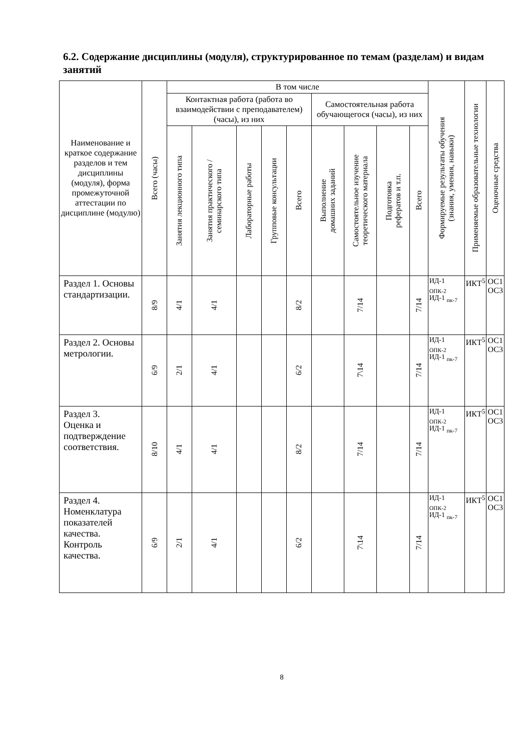6.2. Содержание дисциплины (модуля), структурированное по темам (разделам) и видам занятий
| Наименование и краткое содержание разделов и тем дисциплины (модуля), форма промежуточной аттестации по дисциплине (модулю) | Всего (часы) | В том числе | | | | | | | | | Формируемые результаты обучения (знания, умения, навыки) | Применяемые образовательные технологии | Оценочные средства |
| --- | --- | --- | --- | --- | --- | --- | --- | --- | --- | --- | --- | --- | --- |
| | | Контактная работа (работа во взаимодействии с преподавателем) (часы), из них | | | | | Самостоятельная работа обучающегося (часы), из них | | | | | | |
| | | Занятия лекционного типа | Занятия практического / семинарского типа | Лабораторные работы | Групповые консультации | Всего | Выполнение домашних заданий | Самостоятельное изучение теоретического материала | Подготовка рефератов и т.п. | Всего | | | |
| Раздел 1. Основы стандартизации. | 8/9 | 4/1 | 4/1 | | | 8/2 | | 7/14 | | 7/14 | ИД-1 <sub>ОПК-2</sub> ИД-1 <sub>пк-7</sub> | ИКТ<sup>5</sup> | ОС1 ОС3 |
| Раздел 2. Основы метрологии. | 6/9 | 2/1 | 4/1 | | | 6/2 | | 7\14 | | 7/14 | ИД-1 <sub>ОПК-2</sub> ИД-1 <sub>пк-7</sub> | ИКТ<sup>5</sup> | ОС1 ОС3 |
| Раздел 3. Оценка и подтверждение соответствия. | 8/10 | 4/1 | 4/1 | | | 8/2 | | 7/14 | | 7/14 | ИД-1 <sub>ОПК-2</sub> ИД-1 <sub>пк-7</sub> | ИКТ<sup>5</sup> | ОС1 ОС3 |
| Раздел 4. Номенклатура показателей качества. Контроль качества. | 6/9 | 2/1 | 4/1 | | | 6/2 | | 7\14 | | 7/14 | ИД-1 <sub>ОПК-2</sub> ИД-1 <sub>пк-7</sub> | ИКТ<sup>5</sup> | ОС1 ОС3 |
8